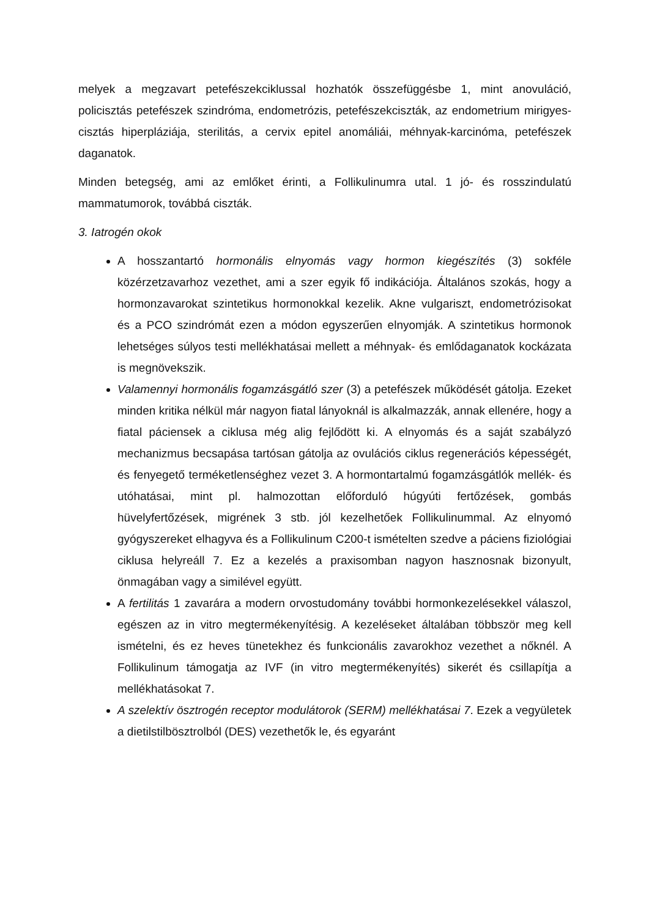melyek a megzavart petefészekciklussal hozhatók összefüggésbe 1, mint anovuláció, policisztás petefészek szindróma, endometrózis, petefészekciszták, az endometrium mirigyes-cisztás hiperpláziája, sterilitás, a cervix epitel anomáliái, méhnyak-karcinóma, petefészek daganatok.
Minden betegség, ami az emlőket érinti, a Follikulinumra utal. 1 jó- és rosszindulatú mammatumorok, továbbá ciszták.
3. Iatrogén okok
A hosszantartó hormonális elnyomás vagy hormon kiegészítés (3) sokféle közérzetzavarhoz vezethet, ami a szer egyik fő indikációja. Általános szokás, hogy a hormonzavarokat szintetikus hormonokkal kezelik. Akne vulgariszt, endometrózisokat és a PCO szindrómát ezen a módon egyszerűen elnyomják. A szintetikus hormonok lehetséges súlyos testi mellékhatásai mellett a méhnyak- és emlődaganatok kockázata is megnövekszik.
Valamennyi hormonális fogamzásgátló szer (3) a petefészek működését gátolja. Ezeket minden kritika nélkül már nagyon fiatal lányoknál is alkalmazzák, annak ellenére, hogy a fiatal páciensek a ciklusa még alig fejlődött ki. A elnyomás és a saját szabályzó mechanizmus becsapása tartósan gátolja az ovulációs ciklus regenerációs képességét, és fenyegető terméketlenséghez vezet 3. A hormontartalmú fogamzásgátlók mellék- és utóhatásai, mint pl. halmozottan előforduló húgyúti fertőzések, gombás hüvelyfertőzések, migrének 3 stb. jól kezelhetőek Follikulinummal. Az elnyomó gyógyszereket elhagyva és a Follikulinum C200-t ismételten szedve a páciens fiziológiai ciklusa helyreáll 7. Ez a kezelés a praxisomban nagyon hasznosnak bizonyult, önmagában vagy a similével együtt.
A fertilitás 1 zavarára a modern orvostudomány további hormonkezelésekkel válaszol, egészen az in vitro megtermékenyítésig. A kezeléseket általában többször meg kell ismételni, és ez heves tünetekhez és funkcionális zavarokhoz vezethet a nőknél. A Follikulinum támogatja az IVF (in vitro megtermékenyítés) sikerét és csillapítja a mellékhatásokat 7.
A szelektív ösztrogén receptor modulátorok (SERM) mellékhatásai 7. Ezek a vegyületek a dietilstilbösztrolból (DES) vezethetők le, és egyaránt